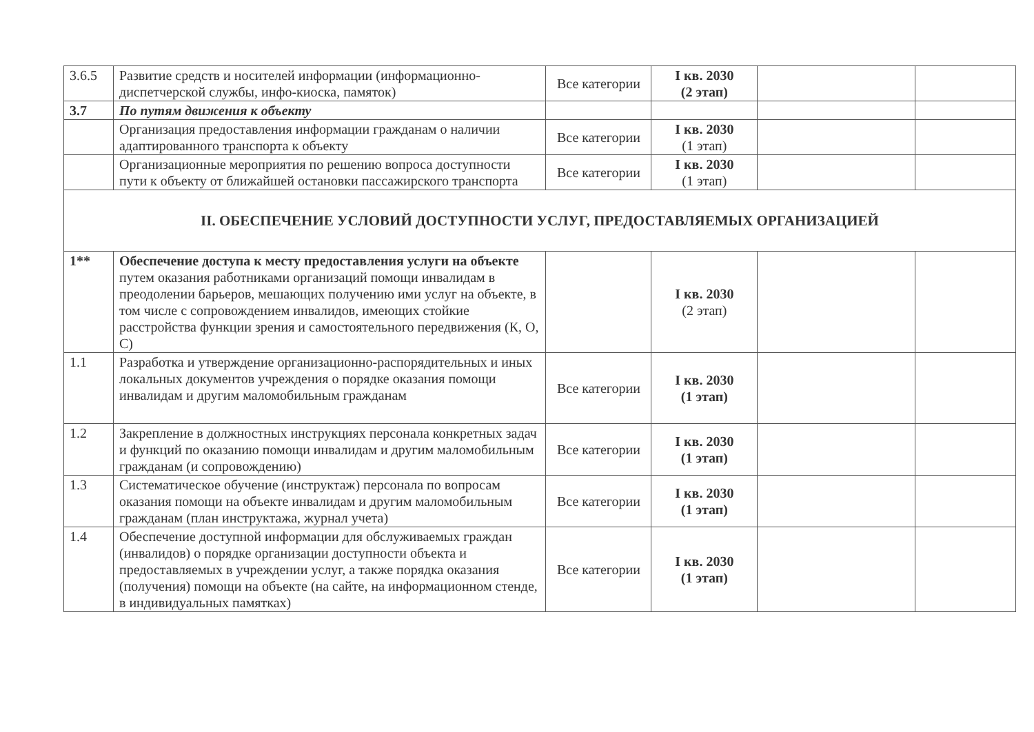| 3.6.5 | Развитие средств и носителей информации (информационно-диспетчерской службы, инфо-киоска, памяток) | Все категории | I кв. 2030 (2 этап) | | |
| 3.7 | По путям движения к объекту | | | | |
| | Организация предоставления информации гражданам о наличии адаптированного транспорта к объекту | Все категории | I кв. 2030 (1 этап) | | |
| | Организационные мероприятия по решению вопроса доступности пути к объекту от ближайшей остановки пассажирского транспорта | Все категории | I кв. 2030 (1 этап) | | |
| II. ОБЕСПЕЧЕНИЕ УСЛОВИЙ ДОСТУПНОСТИ УСЛУГ, ПРЕДОСТАВЛЯЕМЫХ ОРГАНИЗАЦИЕЙ | | | | | |
| 1** | Обеспечение доступа к месту предоставления услуги на объекте путем оказания работниками организаций помощи инвалидам в преодолении барьеров, мешающих получению ими услуг на объекте, в том числе с сопровождением инвалидов, имеющих стойкие расстройства функции зрения и самостоятельного передвижения (К, О, С) | | I кв. 2030 (2 этап) | | |
| 1.1 | Разработка и утверждение организационно-распорядительных и иных локальных документов учреждения о порядке оказания помощи инвалидам и другим маломобильным гражданам | Все категории | I кв. 2030 (1 этап) | | |
| 1.2 | Закрепление в должностных инструкциях персонала конкретных задач и функций по оказанию помощи инвалидам и другим маломобильным гражданам (и сопровождению) | Все категории | I кв. 2030 (1 этап) | | |
| 1.3 | Систематическое обучение (инструктаж) персонала по вопросам оказания помощи на объекте инвалидам и другим маломобильным гражданам (план инструктажа, журнал учета) | Все категории | I кв. 2030 (1 этап) | | |
| 1.4 | Обеспечение доступной информации для обслуживаемых граждан (инвалидов) о порядке организации доступности объекта и предоставляемых в учреждении услуг, а также порядка оказания (получения) помощи на объекте (на сайте, на информационном стенде, в индивидуальных памятках) | Все категории | I кв. 2030 (1 этап) | | |